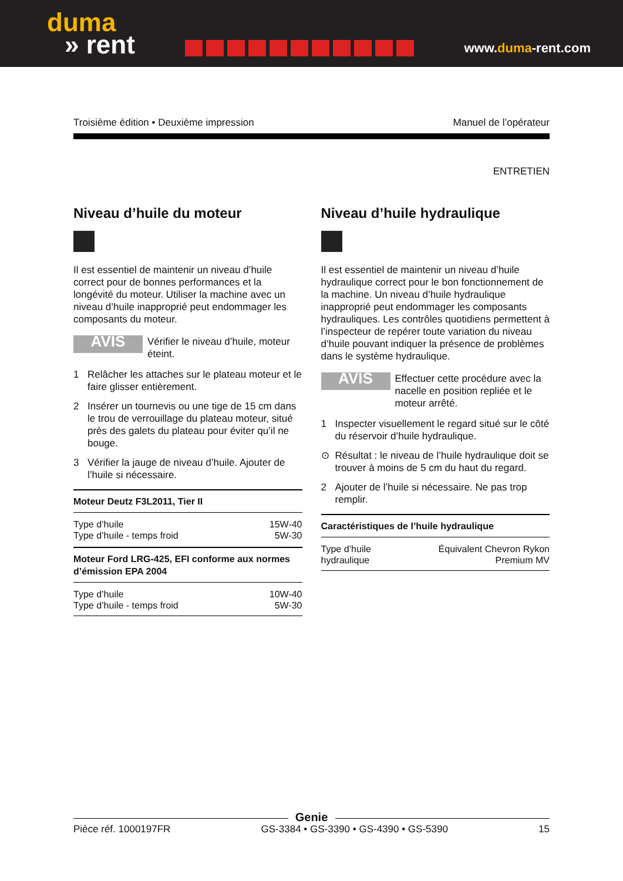duma
» rent
www.duma-rent.com
Troisième édition • Deuxième impression Manuel de l’opérateur
ENTRETIEN
Niveau d’huile du moteur
Il est essentiel de maintenir un niveau d’huile correct pour de bonnes performances et la longévité du moteur. Utiliser la machine avec un niveau d’huile inapproprié peut endommager les composants du moteur.
AVIS
Vérifier le niveau d’huile, moteur éteint.
1 Relâcher les attaches sur le plateau moteur et le faire glisser entièrement.
2 Insérer un tournevis ou une tige de 15 cm dans le trou de verrouillage du plateau moteur, situé près des galets du plateau pour éviter qu’il ne bouge.
3 Vérifier la jauge de niveau d’huile. Ajouter de l’huile si nécessaire.
| Moteur Deutz F3L2011, Tier II | |
| --- | --- |
| Type d’huile | 15W-40 |
| Type d’huile - temps froid | 5W-30 |
| Moteur Ford LRG-425, EFI conforme aux normes d’émission EPA 2004 | |
| Type d’huile | 10W-40 |
| Type d’huile - temps froid | 5W-30 |
Niveau d’huile hydraulique
Il est essentiel de maintenir un niveau d’huile hydraulique correct pour le bon fonctionnement de la machine. Un niveau d’huile hydraulique inapproprié peut endommager les composants hydrauliques. Les contrôles quotidiens permettent à l’inspecteur de repérer toute variation du niveau d’huile pouvant indiquer la présence de problèmes dans le système hydraulique.
AVIS
Effectuer cette procédure avec la nacelle en position repliée et le moteur arrêté.
1 Inspecter visuellement le regard situé sur le côté du réservoir d’huile hydraulique.
⊙ Résultat : le niveau de l’huile hydraulique doit se trouver à moins de 5 cm du haut du regard.
2 Ajouter de l’huile si nécessaire. Ne pas trop remplir.
| Caractéristiques de l’huile hydraulique | |
| --- | --- |
| Type d’huile hydraulique | Équivalent Chevron Rykon Premium MV |
Genie
Pièce réf. 1000197FR GS-3384 • GS-3390 • GS-4390 • GS-5390 15